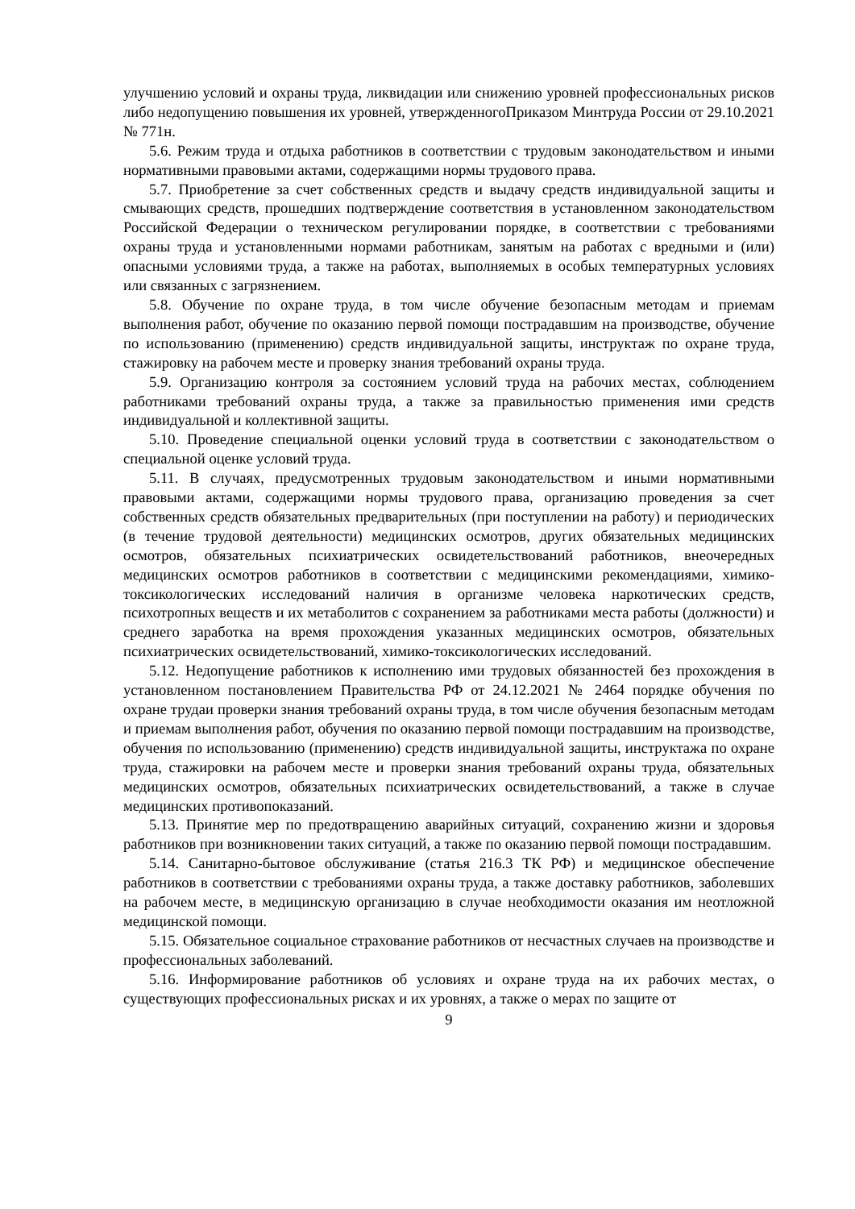улучшению условий и охраны труда, ликвидации или снижению уровней профессиональных рисков либо недопущению повышения их уровней, утвержденногоПриказом Минтруда России от 29.10.2021 № 771н.
5.6. Режим труда и отдыха работников в соответствии с трудовым законодательством и иными нормативными правовыми актами, содержащими нормы трудового права.
5.7. Приобретение за счет собственных средств и выдачу средств индивидуальной защиты и смывающих средств, прошедших подтверждение соответствия в установленном законодательством Российской Федерации о техническом регулировании порядке, в соответствии с требованиями охраны труда и установленными нормами работникам, занятым на работах с вредными и (или) опасными условиями труда, а также на работах, выполняемых в особых температурных условиях или связанных с загрязнением.
5.8. Обучение по охране труда, в том числе обучение безопасным методам и приемам выполнения работ, обучение по оказанию первой помощи пострадавшим на производстве, обучение по использованию (применению) средств индивидуальной защиты, инструктаж по охране труда, стажировку на рабочем месте и проверку знания требований охраны труда.
5.9. Организацию контроля за состоянием условий труда на рабочих местах, соблюдением работниками требований охраны труда, а также за правильностью применения ими средств индивидуальной и коллективной защиты.
5.10. Проведение специальной оценки условий труда в соответствии с законодательством о специальной оценке условий труда.
5.11. В случаях, предусмотренных трудовым законодательством и иными нормативными правовыми актами, содержащими нормы трудового права, организацию проведения за счет собственных средств обязательных предварительных (при поступлении на работу) и периодических (в течение трудовой деятельности) медицинских осмотров, других обязательных медицинских осмотров, обязательных психиатрических освидетельствований работников, внеочередных медицинских осмотров работников в соответствии с медицинскими рекомендациями, химико-токсикологических исследований наличия в организме человека наркотических средств, психотропных веществ и их метаболитов с сохранением за работниками места работы (должности) и среднего заработка на время прохождения указанных медицинских осмотров, обязательных психиатрических освидетельствований, химико-токсикологических исследований.
5.12. Недопущение работников к исполнению ими трудовых обязанностей без прохождения в установленном постановлением Правительства РФ от 24.12.2021 № 2464 порядке обучения по охране трудаи проверки знания требований охраны труда, в том числе обучения безопасным методам и приемам выполнения работ, обучения по оказанию первой помощи пострадавшим на производстве, обучения по использованию (применению) средств индивидуальной защиты, инструктажа по охране труда, стажировки на рабочем месте и проверки знания требований охраны труда, обязательных медицинских осмотров, обязательных психиатрических освидетельствований, а также в случае медицинских противопоказаний.
5.13. Принятие мер по предотвращению аварийных ситуаций, сохранению жизни и здоровья работников при возникновении таких ситуаций, а также по оказанию первой помощи пострадавшим.
5.14. Санитарно-бытовое обслуживание (статья 216.3 ТК РФ) и медицинское обеспечение работников в соответствии с требованиями охраны труда, а также доставку работников, заболевших на рабочем месте, в медицинскую организацию в случае необходимости оказания им неотложной медицинской помощи.
5.15. Обязательное социальное страхование работников от несчастных случаев на производстве и профессиональных заболеваний.
5.16. Информирование работников об условиях и охране труда на их рабочих местах, о существующих профессиональных рисках и их уровнях, а также о мерах по защите от
9